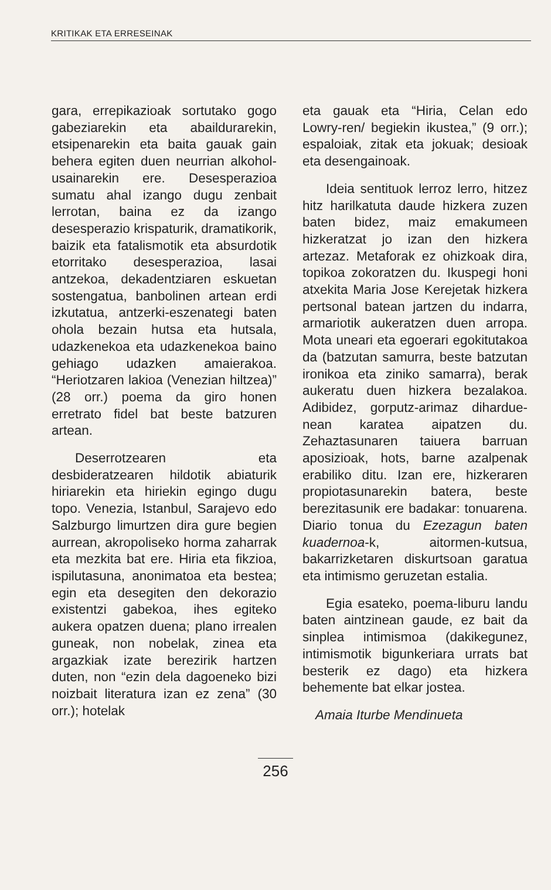KRITIKAK ETA ERRESEINAK
gara, errepikazioak sortutako gogo gabeziarekin eta abaildurarekin, etsipenarekin eta baita gauak gain behera egiten duen neurrian alkohol-usainarekin ere. Desesperazioa sumatu ahal izango dugu zenbait lerrotan, baina ez da izango desesperazio krispaturik, dramatikorik, baizik eta fatalismotik eta absurdotik etorritako desesperazioa, lasai antzekoa, dekadentziaren eskuetan sostengatua, banbolinen artean erdi izkutatua, antzerki-eszenategi baten ohola bezain hutsa eta hutsala, udazkenekoa eta udazkenekoa baino gehiago udazken amaierakoa. “Heriotzaren lakioa (Venezian hiltzea)” (28 orr.) poema da giro honen erretrato fidel bat beste batzuren artean.
Deserrotzearen eta desbideratzearen hildotik abiaturik hiriarekin eta hiriekin egingo dugu topo. Venezia, Istanbul, Sarajevo edo Salzburgo limurtzen dira gure begien aurrean, akropoliseko horma zaharrak eta mezkita bat ere. Hiria eta fikzioa, ispilutasuna, anonimatoa eta bestea; egin eta desegiten den dekorazio existentzi gabekoa, ihes egiteko aukera opatzen duena; plano irrealen guneak, non nobelak, zinea eta argazkiak izate berezirik hartzen duten, non “ezin dela dagoeneko bizi noizbait literatura izan ez zena” (30 orr.); hotelak
eta gauak eta “Hiria, Celan edo Lowry-ren/ begiekin ikustea,” (9 orr.); espaloiak, zitak eta jokuak; desioak eta desengainoak.
Ideia sentituok lerroz lerro, hitzez hitz harilkatuta daude hizkera zuzen baten bidez, maiz emakumeen hizkeratzat jo izan den hizkera artezaz. Metaforak ez ohizkoak dira, topikoa zokoratzen du. Ikuspegi honi atxekita Maria Jose Kerejetak hizkera pertsonal batean jartzen du indarra, armariotik aukeratzen duen arropa. Mota uneari eta egoerari egokitutakoa da (batzutan samurra, beste batzutan ironikoa eta ziniko samarra), berak aukeratu duen hizkera bezalakoa. Adibidez, gorputz-arimaz dihardue-nean karatea aipatzen du. Zehaztasunaren taiuera barruan aposizioak, hots, barne azalpenak erabiliko ditu. Izan ere, hizkeraren propiotasunarekin batera, beste berezitasunik ere badakar: tonuarena. Diario tonua du Ezezagun baten kuadernoa-k, aitormen-kutsua, bakarrizketaren diskurtsoan garatua eta intimismo geruzetan estalia.
Egia esateko, poema-liburu landu baten aintzinean gaude, ez bait da sinplea intimismoa (dakikegunez, intimismotik bigunkeriara urrats bat besterik ez dago) eta hizkera behemente bat elkar jostea.
Amaia Iturbe Mendinueta
256